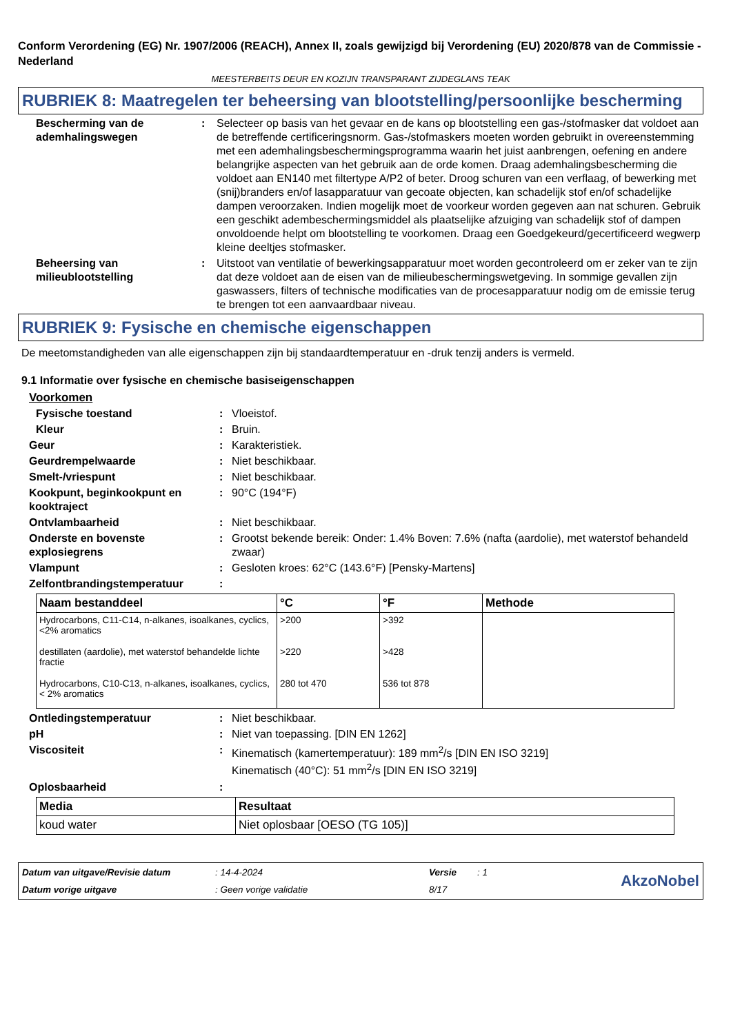Conform Verordening (EG) Nr. 1907/2006 (REACH), Annex II, zoals gewijzigd bij Verordening (EU) 2020/878 van de Commissie - Nederland
MEESTERBEITS DEUR EN KOZIJN TRANSPARANT ZIJDEGLANS TEAK
RUBRIEK 8: Maatregelen ter beheersing van blootstelling/persoonlijke bescherming
Bescherming van de ademhalingswegen
: Selecteer op basis van het gevaar en de kans op blootstelling een gas-/stofmasker dat voldoet aan de betreffende certificeringsnorm. Gas-/stofmaskers moeten worden gebruikt in overeenstemming met een ademhalingsbeschermingsprogramma waarin het juist aanbrengen, oefening en andere belangrijke aspecten van het gebruik aan de orde komen. Draag ademhalingsbescherming die voldoet aan EN140 met filtertype A/P2 of beter. Droog schuren van een verflaag, of bewerking met (snij)branders en/of lasapparatuur van gecoate objecten, kan schadelijk stof en/of schadelijke dampen veroorzaken. Indien mogelijk moet de voorkeur worden gegeven aan nat schuren. Gebruik een geschikt adembeschermingsmiddel als plaatselijke afzuiging van schadelijk stof of dampen onvoldoende helpt om blootstelling te voorkomen. Draag een Goedgekeurd/gecertificeerd wegwerp kleine deeltjes stofmasker.
Beheersing van milieublootstelling
: Uitstoot van ventilatie of bewerkingsapparatuur moet worden gecontroleerd om er zeker van te zijn dat deze voldoet aan de eisen van de milieubeschermingswetgeving. In sommige gevallen zijn gaswassers, filters of technische modificaties van de procesapparatuur nodig om de emissie terug te brengen tot een aanvaardbaar niveau.
RUBRIEK 9: Fysische en chemische eigenschappen
De meetomstandigheden van alle eigenschappen zijn bij standaardtemperatuur en -druk tenzij anders is vermeld.
9.1 Informatie over fysische en chemische basiseigenschappen
Voorkomen
Fysische toestand : Vloeistof.
Kleur : Bruin.
Geur : Karakteristiek.
Geurdrempelwaarde : Niet beschikbaar.
Smelt-/vriespunt : Niet beschikbaar.
Kookpunt, beginkookpunt en kooktraject
: 90°C (194°F)
Ontvlambaarheid : Niet beschikbaar.
Onderste en bovenste explosiegrens
: Grootst bekende bereik: Onder: 1.4% Boven: 7.6% (nafta (aardolie), met waterstof behandeld zwaar)
Vlampunt : Gesloten kroes: 62°C (143.6°F) [Pensky-Martens]
Zelfontbrandingstemperatuur :
| Naam bestanddeel | °C | °F | Methode |
| --- | --- | --- | --- |
| Hydrocarbons, C11-C14, n-alkanes, isoalkanes, cyclics, <2% aromatics | >200 | >392 | |
| destillaten (aardolie), met waterstof behandelde lichte fractie | >220 | >428 | |
| Hydrocarbons, C10-C13, n-alkanes, isoalkanes, cyclics, < 2% aromatics | 280 tot 470 | 536 tot 878 | |
Ontledingstemperatuur : Niet beschikbaar.
pH : Niet van toepassing. [DIN EN 1262]
Viscositeit : Kinematisch (kamertemperatuur): 189 mm<sup>2</sup>/s [DIN EN ISO 3219]
Kinematisch (40°C): 51 mm<sup>2</sup>/s [DIN EN ISO 3219]
Oplosbaarheid :
| Media | Resultaat |
| --- | --- |
| koud water | Niet oplosbaar [OESO (TG 105)] |
Datum van uitgave/Revisie datum: 14-4-2024 Versie: 1 AkzoNobel Datum vorige uitgave: Geen vorige validatie 8/17